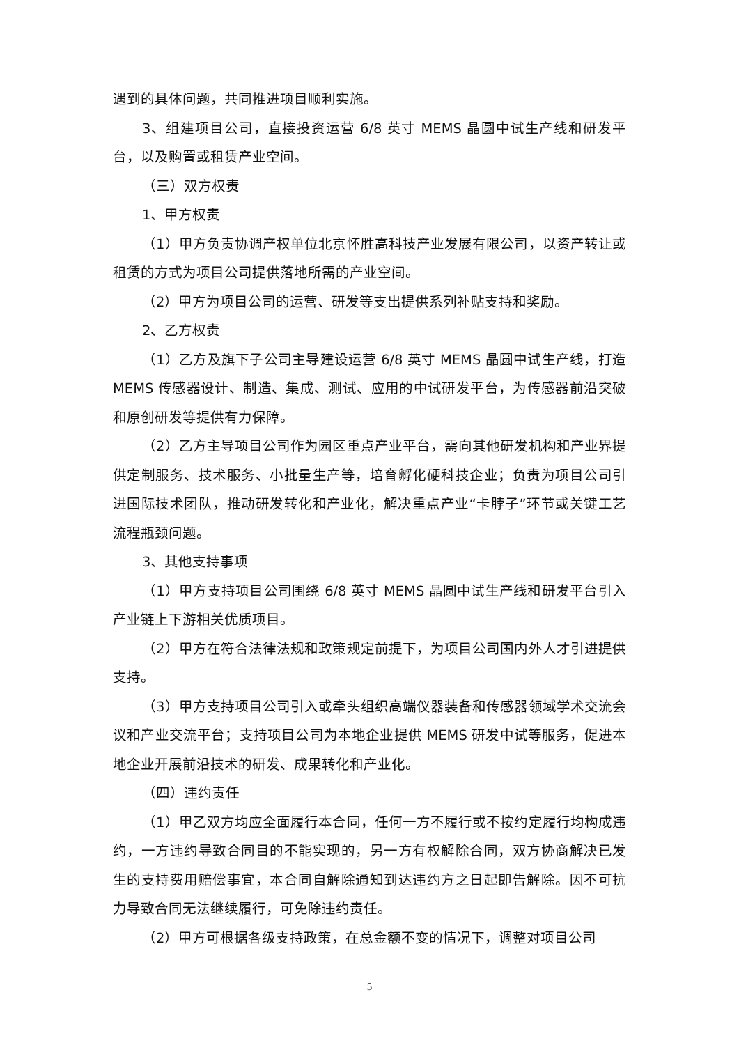遇到的具体问题，共同推进项目顺利实施。
3、组建项目公司，直接投资运营 6/8 英寸 MEMS 晶圆中试生产线和研发平台，以及购置或租赁产业空间。
（三）双方权责
1、甲方权责
（1）甲方负责协调产权单位北京怀胜高科技产业发展有限公司，以资产转让或租赁的方式为项目公司提供落地所需的产业空间。
（2）甲方为项目公司的运营、研发等支出提供系列补贴支持和奖励。
2、乙方权责
（1）乙方及旗下子公司主导建设运营 6/8 英寸 MEMS 晶圆中试生产线，打造 MEMS 传感器设计、制造、集成、测试、应用的中试研发平台，为传感器前沿突破和原创研发等提供有力保障。
（2）乙方主导项目公司作为园区重点产业平台，需向其他研发机构和产业界提供定制服务、技术服务、小批量生产等，培育孵化硬科技企业；负责为项目公司引进国际技术团队，推动研发转化和产业化，解决重点产业“卡脖子”环节或关键工艺流程瓶颈问题。
3、其他支持事项
（1）甲方支持项目公司围绕 6/8 英寸 MEMS 晶圆中试生产线和研发平台引入产业链上下游相关优质项目。
（2）甲方在符合法律法规和政策规定前提下，为项目公司国内外人才引进提供支持。
（3）甲方支持项目公司引入或牵头组织高端仪器装备和传感器领域学术交流会议和产业交流平台；支持项目公司为本地企业提供 MEMS 研发中试等服务，促进本地企业开展前沿技术的研发、成果转化和产业化。
（四）违约责任
（1）甲乙双方均应全面履行本合同，任何一方不履行或不按约定履行均构成违约，一方违约导致合同目的不能实现的，另一方有权解除合同，双方协商解决已发生的支持费用赔偿事宜，本合同自解除通知到达违约方之日起即告解除。因不可抗力导致合同无法继续履行，可免除违约责任。
（2）甲方可根据各级支持政策，在总金额不变的情况下，调整对项目公司
5